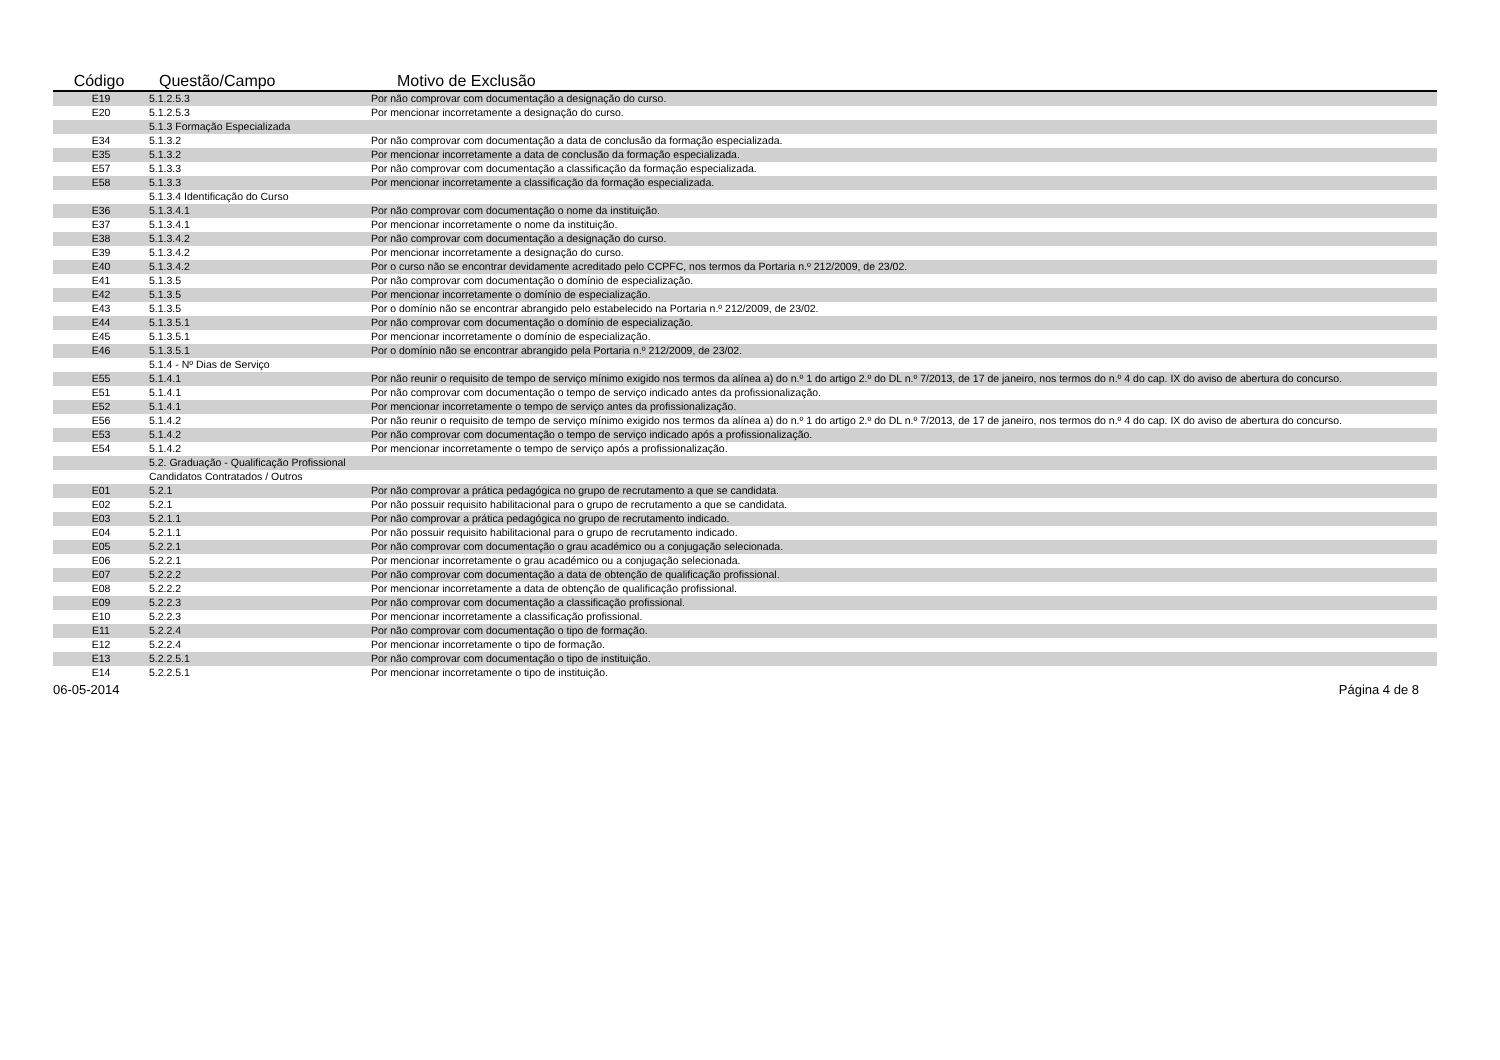| Código | Questão/Campo | Motivo de Exclusão |
| --- | --- | --- |
| E19 | 5.1.2.5.3 | Por não comprovar com documentação a designação do curso. |
| E20 | 5.1.2.5.3 | Por mencionar incorretamente a designação do curso. |
| | 5.1.3 Formação Especializada | |
| E34 | 5.1.3.2 | Por não comprovar com documentação a data de conclusão da formação especializada. |
| E35 | 5.1.3.2 | Por mencionar incorretamente a data de conclusão da formação especializada. |
| E57 | 5.1.3.3 | Por não comprovar com documentação a classificação da formação especializada. |
| E58 | 5.1.3.3 | Por mencionar incorretamente a classificação da formação especializada. |
| | 5.1.3.4 Identificação do Curso | |
| E36 | 5.1.3.4.1 | Por não comprovar com documentação o nome da instituição. |
| E37 | 5.1.3.4.1 | Por mencionar incorretamente o nome da instituição. |
| E38 | 5.1.3.4.2 | Por não comprovar com documentação a designação do curso. |
| E39 | 5.1.3.4.2 | Por mencionar incorretamente a designação do curso. |
| E40 | 5.1.3.4.2 | Por o curso não se encontrar devidamente acreditado pelo CCPFC, nos termos da Portaria n.º 212/2009, de 23/02. |
| E41 | 5.1.3.5 | Por não comprovar com documentação o domínio de especialização. |
| E42 | 5.1.3.5 | Por mencionar incorretamente o domínio de especialização. |
| E43 | 5.1.3.5 | Por o domínio não se encontrar abrangido pelo estabelecido na Portaria n.º 212/2009, de 23/02. |
| E44 | 5.1.3.5.1 | Por não comprovar com documentação o domínio de especialização. |
| E45 | 5.1.3.5.1 | Por mencionar incorretamente o domínio de especialização. |
| E46 | 5.1.3.5.1 | Por o domínio não se encontrar abrangido pela Portaria n.º 212/2009, de 23/02. |
| | 5.1.4 - Nº Dias de Serviço | |
| E55 | 5.1.4.1 | Por não reunir o requisito de tempo de serviço mínimo exigido nos termos da alínea a) do n.º 1 do artigo 2.º do DL n.º 7/2013, de 17 de janeiro, nos termos do n.º 4 do cap. IX do aviso de abertura do concurso. |
| E51 | 5.1.4.1 | Por não comprovar com documentação o tempo de serviço indicado antes da profissionalização. |
| E52 | 5.1.4.1 | Por mencionar incorretamente o tempo de serviço antes da profissionalização. |
| E56 | 5.1.4.2 | Por não reunir o requisito de tempo de serviço mínimo exigido nos termos da alínea a) do n.º 1 do artigo 2.º do DL n.º 7/2013, de 17 de janeiro, nos termos do n.º 4 do cap. IX do aviso de abertura do concurso. |
| E53 | 5.1.4.2 | Por não comprovar com documentação o tempo de serviço indicado após a profissionalização. |
| E54 | 5.1.4.2 | Por mencionar incorretamente o tempo de serviço após a profissionalização. |
| | 5.2. Graduação - Qualificação Profissional | |
| | Candidatos Contratados / Outros | |
| E01 | 5.2.1 | Por não comprovar a prática pedagógica no grupo de recrutamento a que se candidata. |
| E02 | 5.2.1 | Por não possuir requisito habilitacional para o grupo de recrutamento a que se candidata. |
| E03 | 5.2.1.1 | Por não comprovar a prática pedagógica no grupo de recrutamento indicado. |
| E04 | 5.2.1.1 | Por não possuir requisito habilitacional para o grupo de recrutamento indicado. |
| E05 | 5.2.2.1 | Por não comprovar com documentação o grau académico ou a conjugação selecionada. |
| E06 | 5.2.2.1 | Por mencionar incorretamente o grau académico ou a conjugação selecionada. |
| E07 | 5.2.2.2 | Por não comprovar com documentação a data de obtenção de qualificação profissional. |
| E08 | 5.2.2.2 | Por mencionar incorretamente a data de obtenção de qualificação profissional. |
| E09 | 5.2.2.3 | Por não comprovar com documentação a classificação profissional. |
| E10 | 5.2.2.3 | Por mencionar incorretamente a classificação profissional. |
| E11 | 5.2.2.4 | Por não comprovar com documentação o tipo de formação. |
| E12 | 5.2.2.4 | Por mencionar incorretamente o tipo de formação. |
| E13 | 5.2.2.5.1 | Por não comprovar com documentação o tipo de instituição. |
| E14 | 5.2.2.5.1 | Por mencionar incorretamente o tipo de instituição. |
06-05-2014 Página 4 de 8